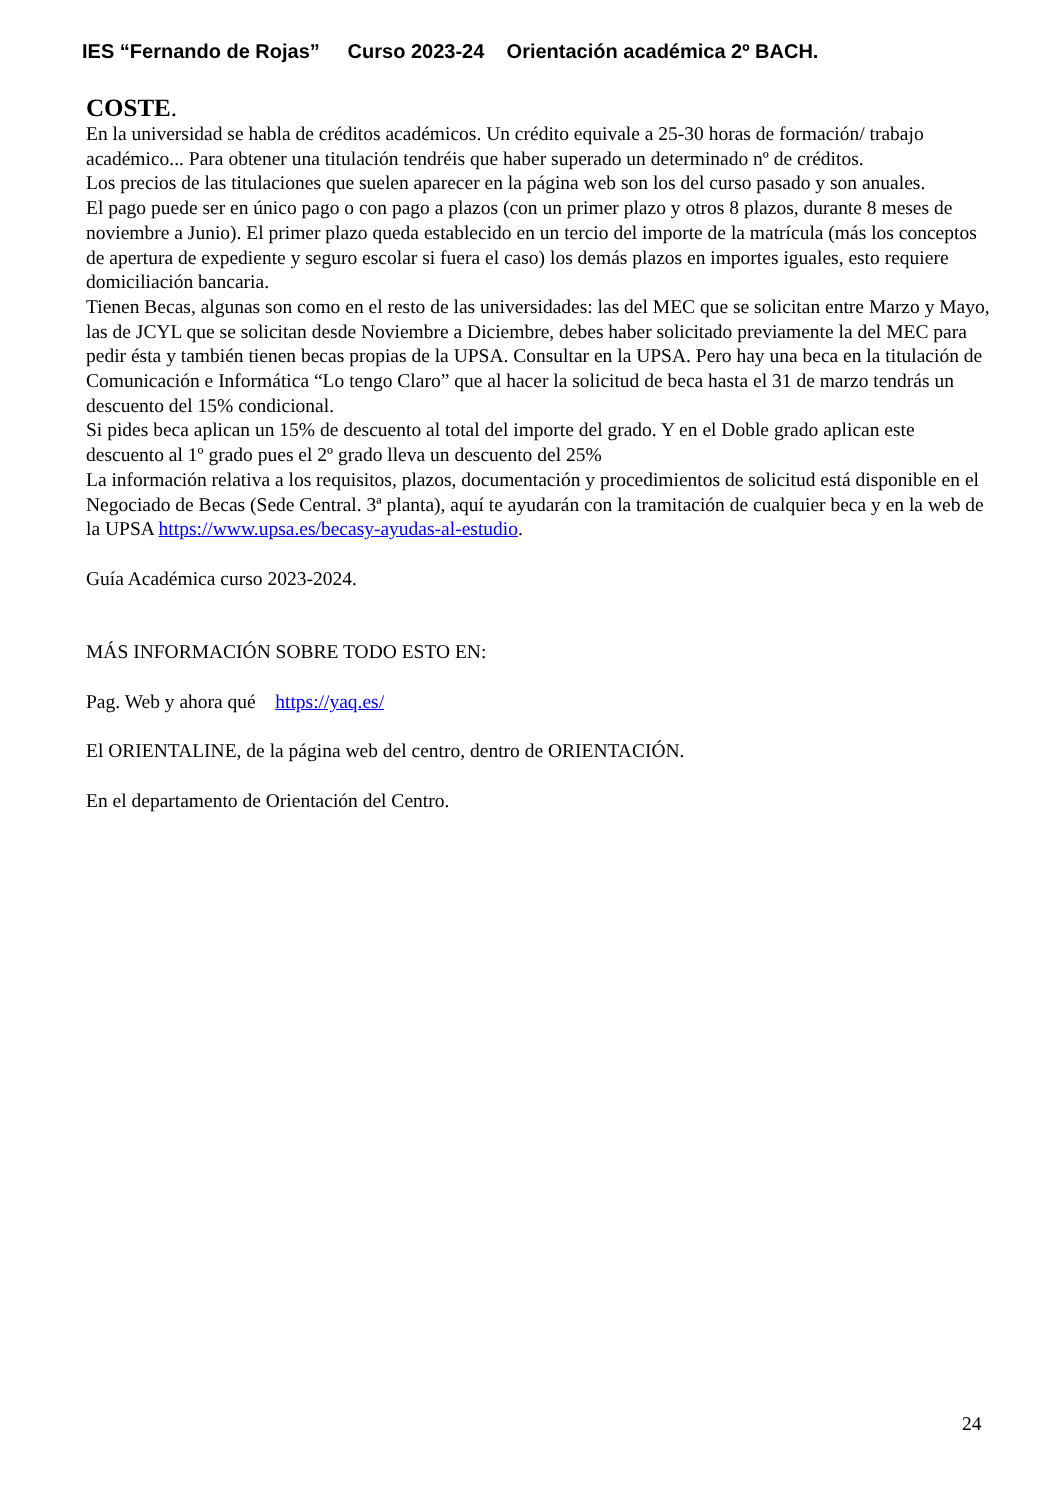IES “Fernando de Rojas” Curso 2023-24 Orientación académica 2º BACH.
COSTE.
En la universidad se habla de créditos académicos. Un crédito equivale a 25-30 horas de formación/ trabajo académico... Para obtener una titulación tendréis que haber superado un determinado nº de créditos.
Los precios de las titulaciones que suelen aparecer en la página web son los del curso pasado y son anuales.
El pago puede ser en único pago o con pago a plazos (con un primer plazo y otros 8 plazos, durante 8 meses de noviembre a Junio). El primer plazo queda establecido en un tercio del importe de la matrícula (más los conceptos de apertura de expediente y seguro escolar si fuera el caso) los demás plazos en importes iguales, esto requiere domiciliación bancaria.
Tienen Becas, algunas son como en el resto de las universidades: las del MEC que se solicitan entre Marzo y Mayo, las de JCYL que se solicitan desde Noviembre a Diciembre, debes haber solicitado previamente la del MEC para pedir ésta y también tienen becas propias de la UPSA. Consultar en la UPSA. Pero hay una beca en la titulación de Comunicación e Informática “Lo tengo Claro” que al hacer la solicitud de beca hasta el 31 de marzo tendrás un descuento del 15% condicional.
Si pides beca aplican un 15% de descuento al total del importe del grado. Y en el Doble grado aplican este descuento al 1º grado pues el 2º grado lleva un descuento del 25%
La información relativa a los requisitos, plazos, documentación y procedimientos de solicitud está disponible en el Negociado de Becas (Sede Central. 3ª planta), aquí te ayudarán con la tramitación de cualquier beca y en la web de la UPSA https://www.upsa.es/becasy-ayudas-al-estudio.
Guía Académica curso 2023-2024.
MÁS INFORMACIÓN SOBRE TODO ESTO EN:
Pag. Web y ahora qué https://yaq.es/
El ORIENTALINE, de la página web del centro, dentro de ORIENTACIÓN.
En el departamento de Orientación del Centro.
24